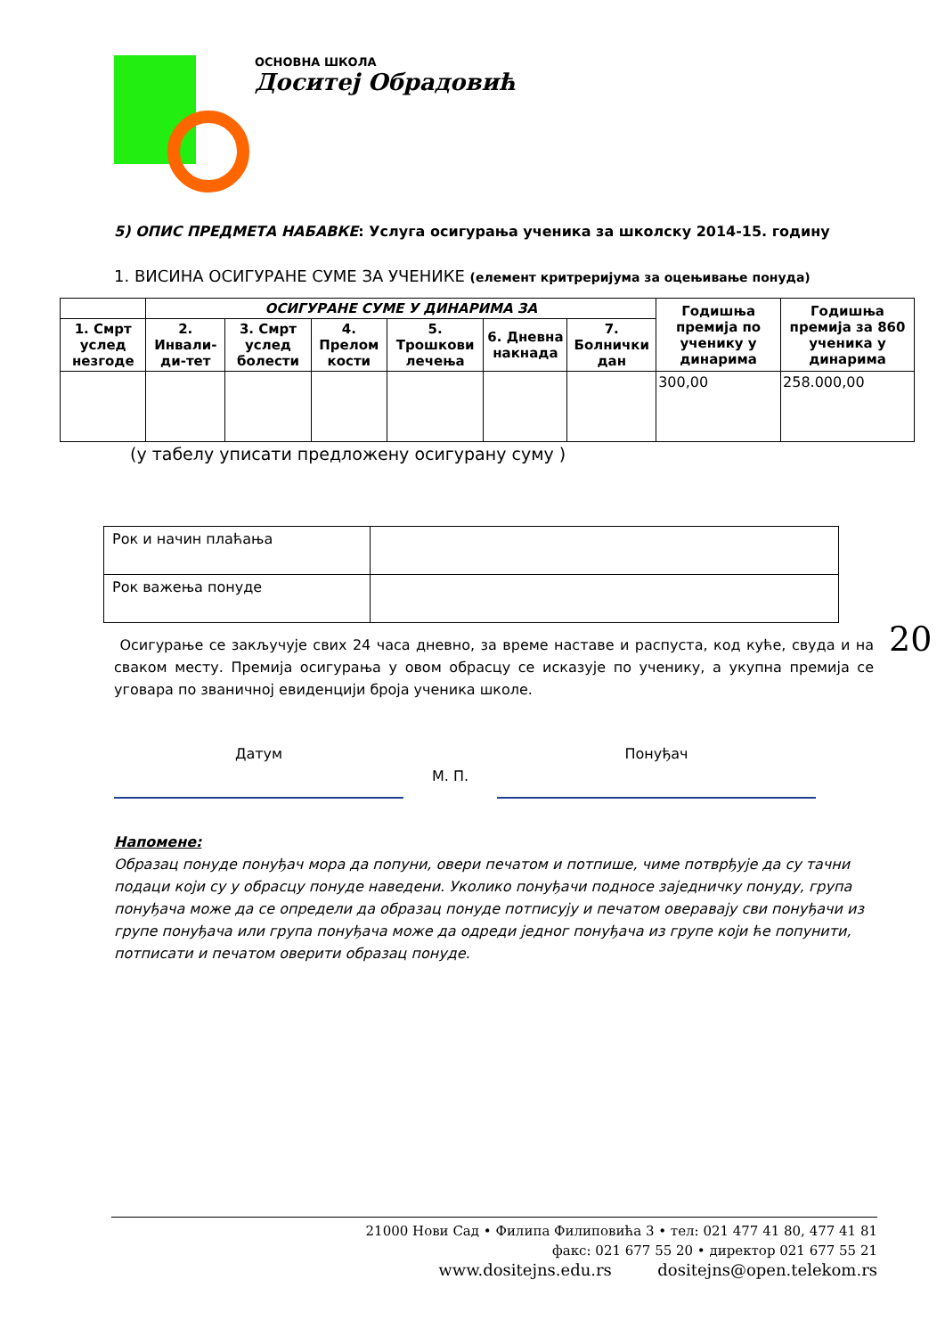ОСНОВНА ШКОЛА
Доситеј Обрадовић
5) ОПИС ПРЕДМЕТА НАБАВКЕ: Услуга осигурања ученика за школску 2014-15. годину
1. ВИСИНА ОСИГУРАНЕ СУМЕ ЗА УЧЕНИКЕ (елемент критреријума за оцењивање понуда)
| | ОСИГУРАНЕ СУМЕ У ДИНАРИМА ЗА | | | | | | Годишња премија по ученику у динарима | Годишња премија за 860 ученика у динарима |
| 1. Смрт услед незгоде | 2. Инвали-ди-тет | 3. Смрт услед болести | 4. Прелом кости | 5. Трошкови лечења | 6. Дневна накнада | 7. Болнички дан | | |
| | | | | | | | 300,00 | 258.000,00 |
(у табелу уписати предложену осигурану суму )
| Рок и начин плаћања | |
| Рок важења понуде | |
Осигурање се закључује свих 24 часа дневно, за време наставе и распуста, код куће, свуда и на сваком месту. Премија осигурања у овом обрасцу се исказује по ученику, а укупна премија се уговара по званичној евиденцији броја ученика школе.
Датум
М. П.
Понуђач
Напомене:
Образац понуде понуђач мора да попуни, овери печатом и потпише, чиме потврђује да су тачни подаци који су у обрасцу понуде наведени. Уколико понуђачи подносе заједничку понуду, група понуђача може да се определи да образац понуде потписују и печатом оверавају сви понуђачи из групе понуђача или група понуђача може да одреди једног понуђача из групе који ће попунити, потписати и печатом оверити образац понуде.
20
21000 Нови Сад • Филипа Филиповића 3 • тел: 021 477 41 80, 477 41 81
факс: 021 677 55 20 • директор 021 677 55 21
www.dositejns.edu.rs dositejns@open.telekom.rs